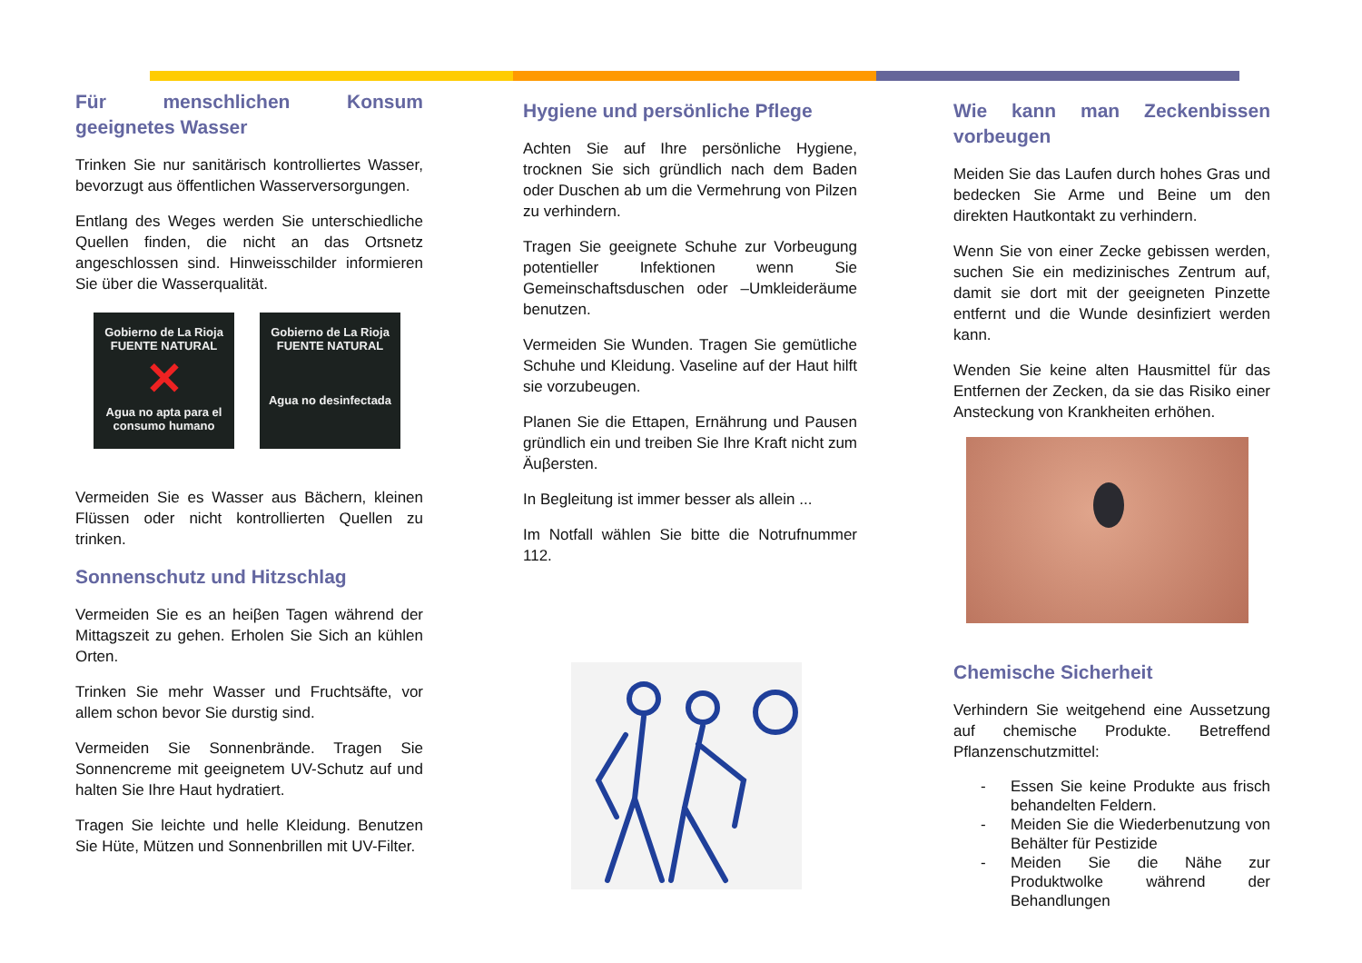Für menschlichen Konsum geeignetes Wasser
Trinken Sie nur sanitärisch kontrolliertes Wasser, bevorzugt aus öffentlichen Wasserversorgungen.
Entlang des Weges werden Sie unterschiedliche Quellen finden, die nicht an das Ortsnetz angeschlossen sind. Hinweisschilder informieren Sie über die Wasserqualität.
Gobierno de La Rioja
FUENTE NATURAL
✕
Agua no apta para el consumo humano
Gobierno de La Rioja
FUENTE NATURAL
Agua no desinfectada
Vermeiden Sie es Wasser aus Bächern, kleinen Flüssen oder nicht kontrollierten Quellen zu trinken.
Sonnenschutz und Hitzschlag
Vermeiden Sie es an heiβen Tagen während der Mittagszeit zu gehen. Erholen Sie Sich an kühlen Orten.
Trinken Sie mehr Wasser und Fruchtsäfte, vor allem schon bevor Sie durstig sind.
Vermeiden Sie Sonnenbrände. Tragen Sie Sonnencreme mit geeignetem UV-Schutz auf und halten Sie Ihre Haut hydratiert.
Tragen Sie leichte und helle Kleidung. Benutzen Sie Hüte, Mützen und Sonnenbrillen mit UV-Filter.
Hygiene und persönliche Pflege
Achten Sie auf Ihre persönliche Hygiene, trocknen Sie sich gründlich nach dem Baden oder Duschen ab um die Vermehrung von Pilzen zu verhindern.
Tragen Sie geeignete Schuhe zur Vorbeugung potentieller Infektionen wenn Sie Gemeinschaftsduschen oder –Umkleideräume benutzen.
Vermeiden Sie Wunden. Tragen Sie gemütliche Schuhe und Kleidung. Vaseline auf der Haut hilft sie vorzubeugen.
Planen Sie die Ettapen, Ernährung und Pausen gründlich ein und treiben Sie Ihre Kraft nicht zum Äuβersten.
In Begleitung ist immer besser als allein ...
Im Notfall wählen Sie bitte die Notrufnummer 112.
Wie kann man Zeckenbissen vorbeugen
Meiden Sie das Laufen durch hohes Gras und bedecken Sie Arme und Beine um den direkten Hautkontakt zu verhindern.
Wenn Sie von einer Zecke gebissen werden, suchen Sie ein medizinisches Zentrum auf, damit sie dort mit der geeigneten Pinzette entfernt und die Wunde desinfiziert werden kann.
Wenden Sie keine alten Hausmittel für das Entfernen der Zecken, da sie das Risiko einer Ansteckung von Krankheiten erhöhen.
Chemische Sicherheit
Verhindern Sie weitgehend eine Aussetzung auf chemische Produkte. Betreffend Pflanzenschutzmittel:
- Essen Sie keine Produkte aus frisch behandelten Feldern.
- Meiden Sie die Wiederbenutzung von Behälter für Pestizide
- Meiden Sie die Nähe zur Produktwolke während der Behandlungen